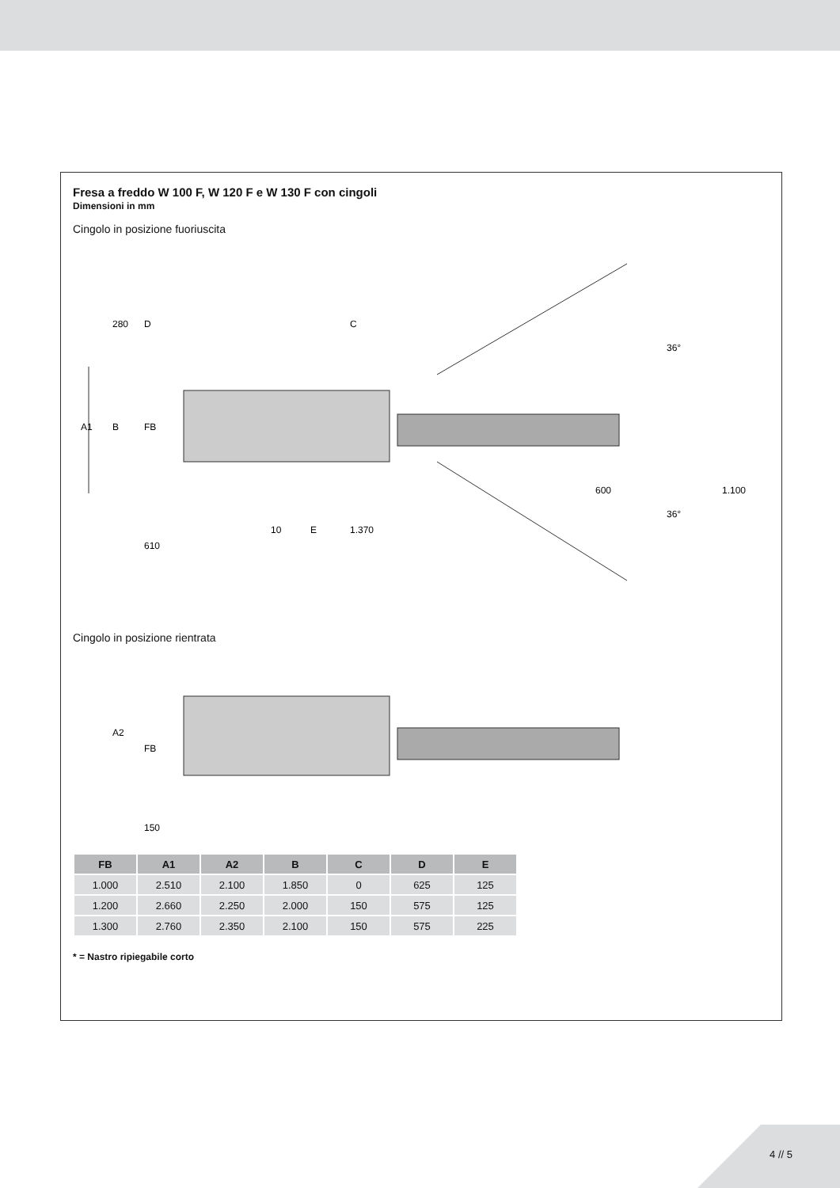Fresa a freddo W 100 F, W 120 F e W 130 F con cingoli
Dimensioni in mm
Cingolo in posizione fuoriuscita
A1
B
FB
280
D
C
610
10
E
1.370
600
1.100
36°
36°
Cingolo in posizione rientrata
A2
FB
150
| FB | A1 | A2 | B | C | D | E |
| --- | --- | --- | --- | --- | --- | --- |
| 1.000 | 2.510 | 2.100 | 1.850 | 0 | 625 | 125 |
| 1.200 | 2.660 | 2.250 | 2.000 | 150 | 575 | 125 |
| 1.300 | 2.760 | 2.350 | 2.100 | 150 | 575 | 225 |
* = Nastro ripiegabile corto
4 // 5